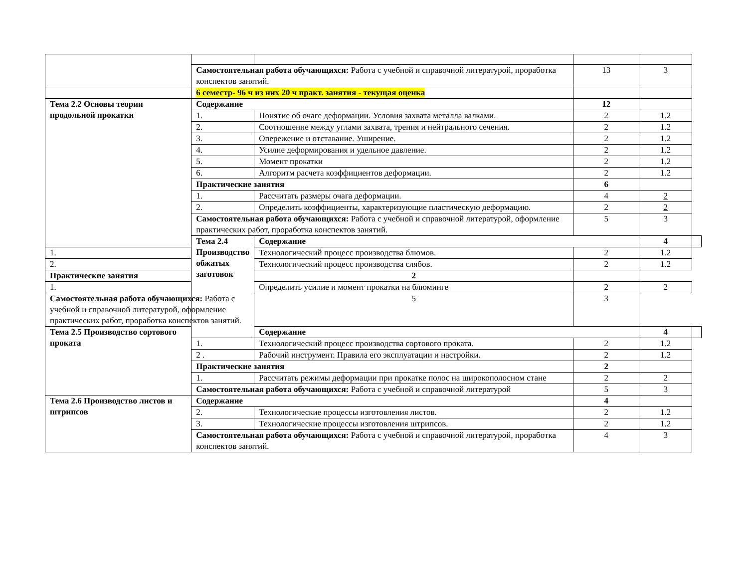| | Самостоятельная работа обучающихся: Работа с учебной и справочной литературой, проработка конспектов занятий. | | 13 | 3 | |
| | 6 семестр- 96 ч из них 20 ч практ. занятия - текущая оценка | | | | |
| Тема 2.2 Основы теории продольной прокатки | Содержание | | 12 | | |
| | 1. | Понятие об очаге деформации. Условия захвата металла валками. | 2 | 1.2 | |
| | 2. | Соотношение между углами захвата, трения и нейтрального сечения. | 2 | 1.2 | |
| | 3. | Опережение и отставание. Уширение. | 2 | 1.2 | |
| | 4. | Усилие деформирования и удельное давление. | 2 | 1.2 | |
| | 5. | Момент прокатки | 2 | 1.2 | |
| | 6. | Алгоритм расчета коэффициентов деформации. | 2 | 1.2 | |
| | Практические занятия | | 6 | | |
| | 1. | Рассчитать размеры очага деформации. | 4 | 2 | |
| | 2. | Определить коэффициенты, характеризующие пластическую деформацию. | 2 | 2 | |
| | Самостоятельная работа обучающихся: Работа с учебной и справочной литературой, оформление практических работ, проработка конспектов занятий. | | 5 | 3 | |
| | Тема 2.4 Производство обжатых заготовок | Содержание | | 4 | |
| 1. | | Технологический процесс производства блюмов. | 2 | 1.2 | |
| 2. | | Технологический процесс производства слябов. | 2 | 1.2 | |
| Практические занятия | | 2 | | | |
| 1. | | Определить усилие и момент прокатки на блюминге | 2 | 2 | |
| Самостоятельная работа обучающихся: Работа с учебной и справочной литературой, оформление практических работ, проработка конспектов занятий. | | 5 | 3 | | |
| Тема 2.5 Производство сортового проката | | Содержание | | 4 | |
| | 1. | Технологический процесс производства сортового проката. | 2 | 1.2 | |
| | 2 . | Рабочий инструмент. Правила его эксплуатации и настройки. | 2 | 1.2 | |
| | Практические занятия | | 2 | | |
| | 1. | Рассчитать режимы деформации при прокатке полос на широкополосном стане | 2 | 2 | |
| | Самостоятельная работа обучающихся: Работа с учебной и справочной литературой | | 5 | 3 | |
| Тема 2.6 Производство листов и штрипсов | Содержание | | 4 | | |
| | 2. | Технологические процессы изготовления листов. | 2 | 1.2 | |
| | 3. | Технологические процессы изготовления штрипсов. | 2 | 1.2 | |
| | Самостоятельная работа обучающихся: Работа с учебной и справочной литературой, проработка конспектов занятий. | | 4 | 3 | |